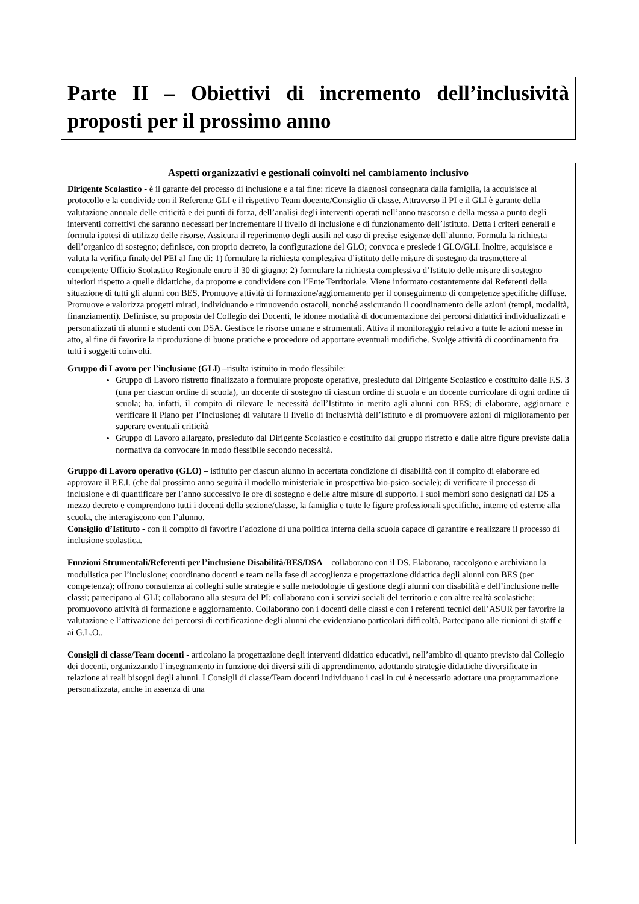Parte II – Obiettivi di incremento dell’inclusività proposti per il prossimo anno
Aspetti organizzativi e gestionali coinvolti nel cambiamento inclusivo
Dirigente Scolastico - è il garante del processo di inclusione e a tal fine: riceve la diagnosi consegnata dalla famiglia, la acquisisce al protocollo e la condivide con il Referente GLI e il rispettivo Team docente/Consiglio di classe. Attraverso il PI e il GLI è garante della valutazione annuale delle criticità e dei punti di forza, dell’analisi degli interventi operati nell’anno trascorso e della messa a punto degli interventi correttivi che saranno necessari per incrementare il livello di inclusione e di funzionamento dell’Istituto. Detta i criteri generali e formula ipotesi di utilizzo delle risorse. Assicura il reperimento degli ausili nel caso di precise esigenze dell’alunno. Formula la richiesta dell’organico di sostegno; definisce, con proprio decreto, la configurazione del GLO; convoca e presiede i GLO/GLI. Inoltre, acquisisce e valuta la verifica finale del PEI al fine di: 1) formulare la richiesta complessiva d’istituto delle misure di sostegno da trasmettere al competente Ufficio Scolastico Regionale entro il 30 di giugno; 2) formulare la richiesta complessiva d’Istituto delle misure di sostegno ulteriori rispetto a quelle didattiche, da proporre e condividere con l’Ente Territoriale. Viene informato costantemente dai Referenti della situazione di tutti gli alunni con BES. Promuove attività di formazione/aggiornamento per il conseguimento di competenze specifiche diffuse. Promuove e valorizza progetti mirati, individuando e rimuovendo ostacoli, nonché assicurando il coordinamento delle azioni (tempi, modalità, finanziamenti). Definisce, su proposta del Collegio dei Docenti, le idonee modalità di documentazione dei percorsi didattici individualizzati e personalizzati di alunni e studenti con DSA. Gestisce le risorse umane e strumentali. Attiva il monitoraggio relativo a tutte le azioni messe in atto, al fine di favorire la riproduzione di buone pratiche e procedure od apportare eventuali modifiche. Svolge attività di coordinamento fra tutti i soggetti coinvolti.
Gruppo di Lavoro per l’inclusione (GLI) –risulta istituito in modo flessibile:
Gruppo di Lavoro ristretto finalizzato a formulare proposte operative, presieduto dal Dirigente Scolastico e costituito dalle F.S. 3 (una per ciascun ordine di scuola), un docente di sostegno di ciascun ordine di scuola e un docente curricolare di ogni ordine di scuola; ha, infatti, il compito di rilevare le necessità dell’Istituto in merito agli alunni con BES; di elaborare, aggiornare e verificare il Piano per l’Inclusione; di valutare il livello di inclusività dell’Istituto e di promuovere azioni di miglioramento per superare eventuali criticità
Gruppo di Lavoro allargato, presieduto dal Dirigente Scolastico e costituito dal gruppo ristretto e dalle altre figure previste dalla normativa da convocare in modo flessibile secondo necessità.
Gruppo di Lavoro operativo (GLO) – istituito per ciascun alunno in accertata condizione di disabilità con il compito di elaborare ed approvare il P.E.I. (che dal prossimo anno seguirà il modello ministeriale in prospettiva bio-psico-sociale); di verificare il processo di inclusione e di quantificare per l’anno successivo le ore di sostegno e delle altre misure di supporto. I suoi membri sono designati dal DS a mezzo decreto e comprendono tutti i docenti della sezione/classe, la famiglia e tutte le figure professionali specifiche, interne ed esterne alla scuola, che interagiscono con l’alunno.
Consiglio d’Istituto - con il compito di favorire l’adozione di una politica interna della scuola capace di garantire e realizzare il processo di inclusione scolastica.
Funzioni Strumentali/Referenti per l’inclusione Disabilità/BES/DSA – collaborano con il DS. Elaborano, raccolgono e archiviano la modulistica per l’inclusione; coordinano docenti e team nella fase di accoglienza e progettazione didattica degli alunni con BES (per competenza); offrono consulenza ai colleghi sulle strategie e sulle metodologie di gestione degli alunni con disabilità e dell’inclusione nelle classi; partecipano al GLI; collaborano alla stesura del PI; collaborano con i servizi sociali del territorio e con altre realtà scolastiche; promuovono attività di formazione e aggiornamento. Collaborano con i docenti delle classi e con i referenti tecnici dell’ASUR per favorire la valutazione e l’attivazione dei percorsi di certificazione degli alunni che evidenziano particolari difficoltà. Partecipano alle riunioni di staff e ai G.L.O..
Consigli di classe/Team docenti - articolano la progettazione degli interventi didattico educativi, nell’ambito di quanto previsto dal Collegio dei docenti, organizzando l’insegnamento in funzione dei diversi stili di apprendimento, adottando strategie didattiche diversificate in relazione ai reali bisogni degli alunni. I Consigli di classe/Team docenti individuano i casi in cui è necessario adottare una programmazione personalizzata, anche in assenza di una